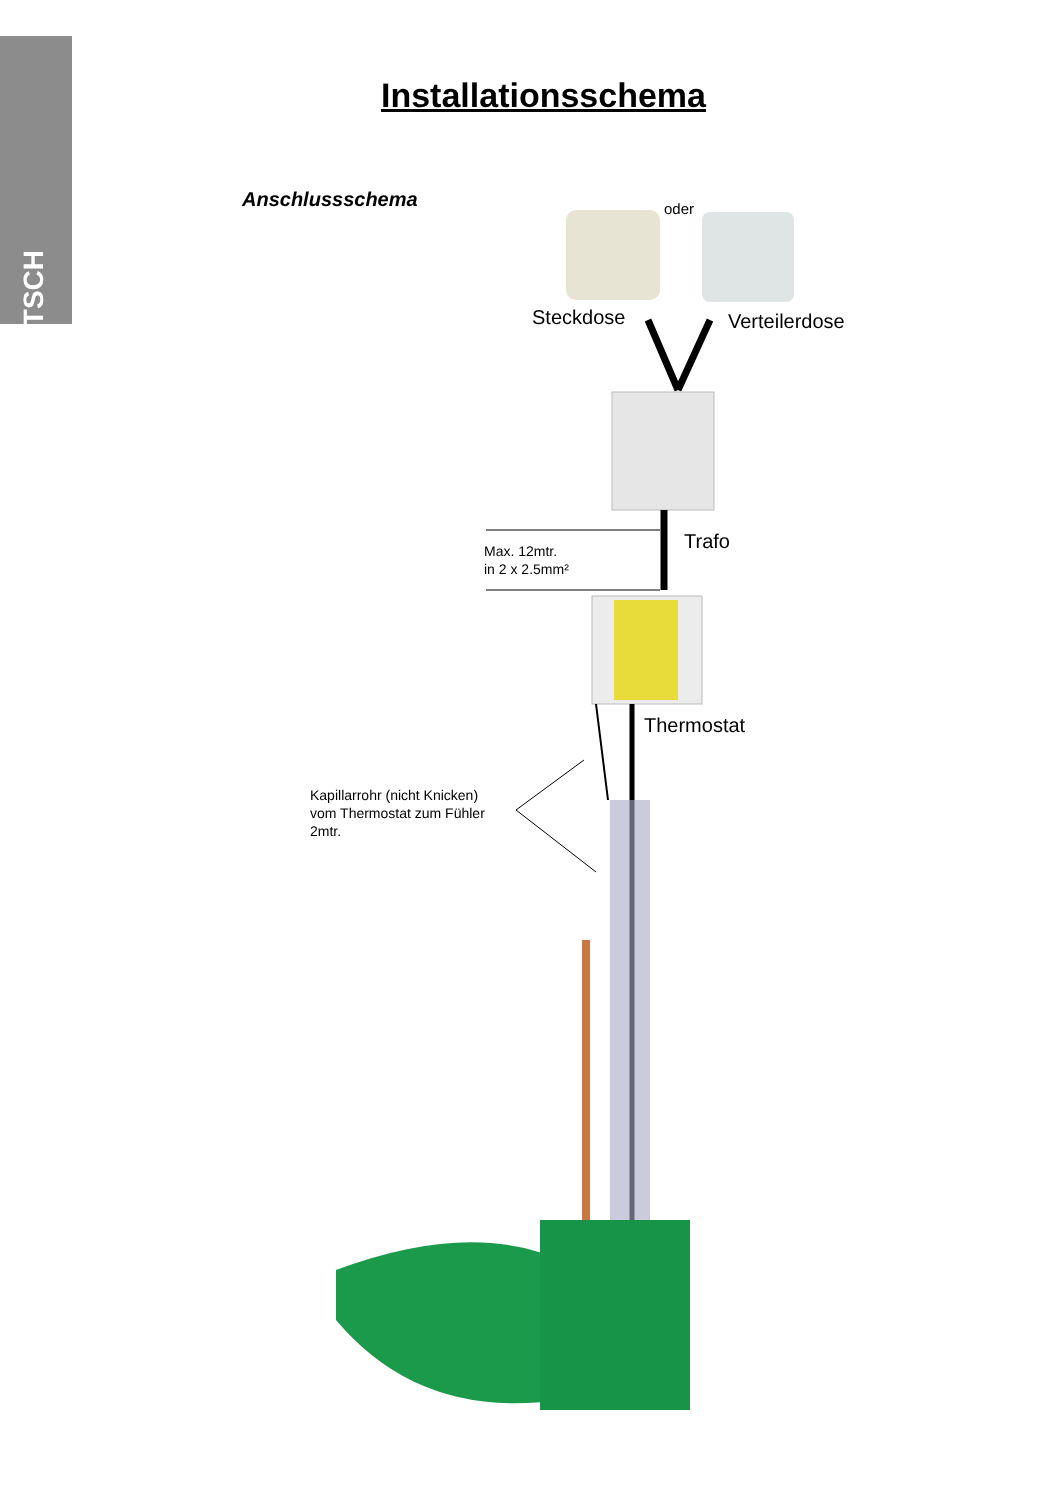DEUTSCH
Installationsschema
Anschlussschema oder
Steckdose Verteilerdose
Trafo
Max. 12mtr.
in 2 x 2.5mm²
Thermostat
Kapillarrohr (nicht Knicken)
vom Thermostat zum Fühler
2mtr.